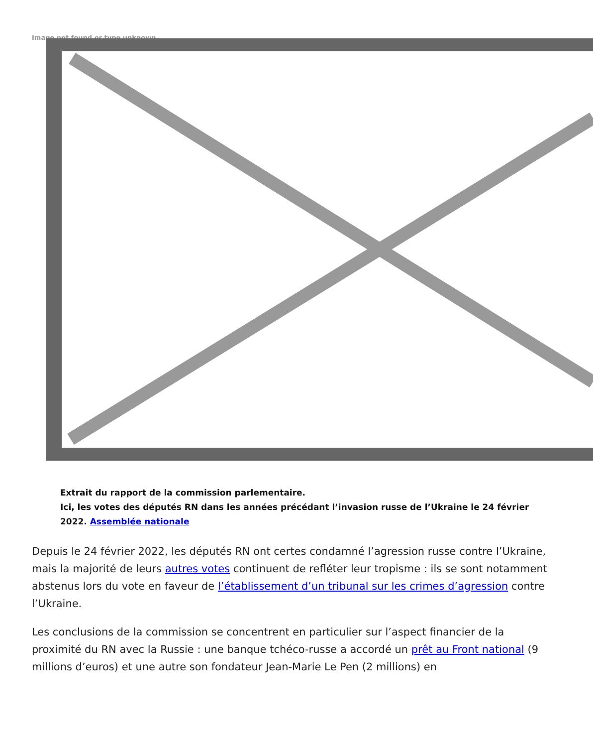Image not found or type unknown
Extrait du rapport de la commission parlementaire.
Ici, les votes des députés RN dans les années précédant l’invasion russe de l’Ukraine le 24 février 2022. Assemblée nationale
Depuis le 24 février 2022, les députés RN ont certes condamné l’agression russe contre l’Ukraine, mais la majorité de leurs autres votes continuent de refléter leur tropisme : ils se sont notamment abstenus lors du vote en faveur de l’établissement d’un tribunal sur les crimes d’agression contre l’Ukraine.
Les conclusions de la commission se concentrent en particulier sur l’aspect financier de la proximité du RN avec la Russie : une banque tchéco-russe a accordé un prêt au Front national (9 millions d’euros) et une autre son fondateur Jean-Marie Le Pen (2 millions) en